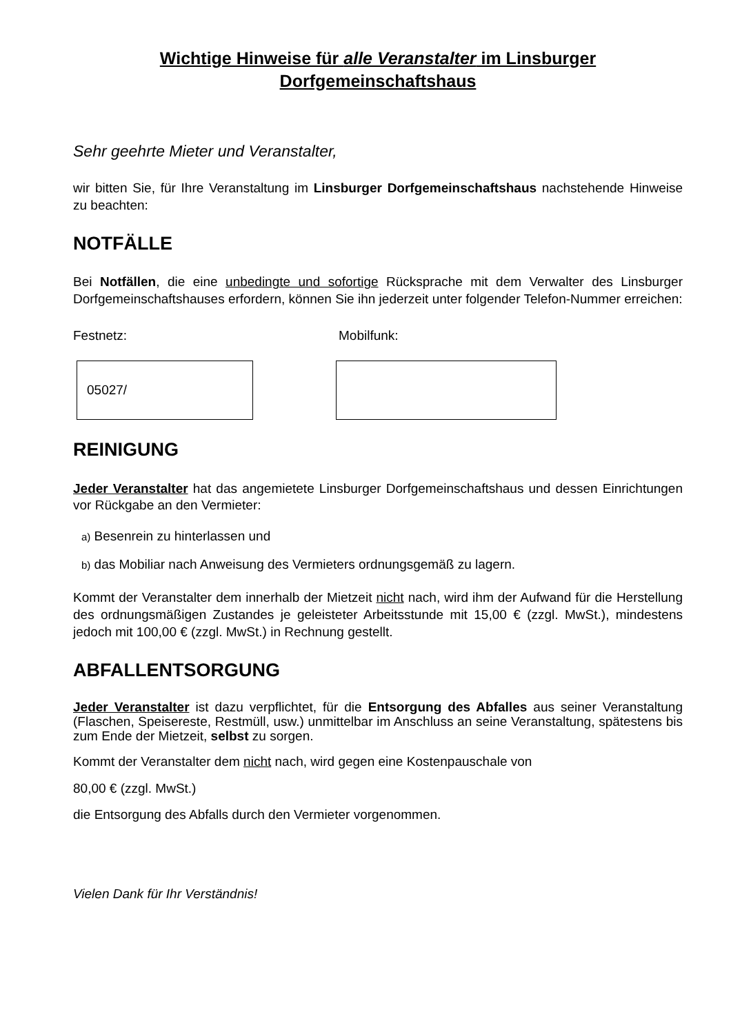Wichtige Hinweise für alle Veranstalter im Linsburger Dorfgemeinschaftshaus
Sehr geehrte Mieter und Veranstalter,
wir bitten Sie, für Ihre Veranstaltung im Linsburger Dorfgemeinschaftshaus nachstehende Hinweise zu beachten:
NOTFÄLLE
Bei Notfällen, die eine unbedingte und sofortige Rücksprache mit dem Verwalter des Linsburger Dorfgemeinschaftshauses erfordern, können Sie ihn jederzeit unter folgender Telefon-Nummer erreichen:
Festnetz: Mobilfunk:
05027/
REINIGUNG
Jeder Veranstalter hat das angemietete Linsburger Dorfgemeinschaftshaus und dessen Einrichtungen vor Rückgabe an den Vermieter:
a) Besenrein zu hinterlassen und
b) das Mobiliar nach Anweisung des Vermieters ordnungsgemäß zu lagern.
Kommt der Veranstalter dem innerhalb der Mietzeit nicht nach, wird ihm der Aufwand für die Herstellung des ordnungsmäßigen Zustandes je geleisteter Arbeitsstunde mit 15,00 € (zzgl. MwSt.), mindestens jedoch mit 100,00 € (zzgl. MwSt.) in Rechnung gestellt.
ABFALLENTSORGUNG
Jeder Veranstalter ist dazu verpflichtet, für die Entsorgung des Abfalles aus seiner Veranstaltung (Flaschen, Speisereste, Restmüll, usw.) unmittelbar im Anschluss an seine Veranstaltung, spätestens bis zum Ende der Mietzeit, selbst zu sorgen.
Kommt der Veranstalter dem nicht nach, wird gegen eine Kostenpauschale von
80,00 € (zzgl. MwSt.)
die Entsorgung des Abfalls durch den Vermieter vorgenommen.
Vielen Dank für Ihr Verständnis!